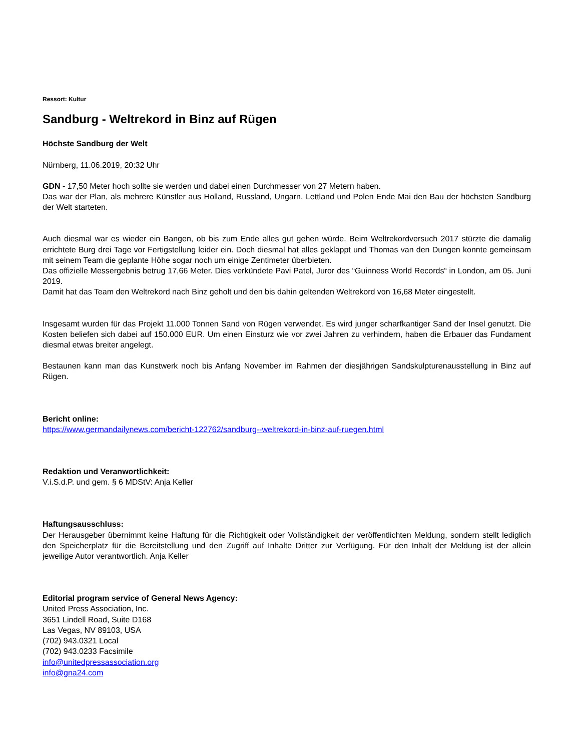Ressort: Kultur
Sandburg - Weltrekord in Binz auf Rügen
Höchste Sandburg der Welt
Nürnberg, 11.06.2019, 20:32 Uhr
GDN - 17,50 Meter hoch sollte sie werden und dabei einen Durchmesser von 27 Metern haben.
Das war der Plan, als mehrere Künstler aus Holland, Russland, Ungarn, Lettland und Polen Ende Mai den Bau der höchsten Sandburg der Welt starteten.
Auch diesmal war es wieder ein Bangen, ob bis zum Ende alles gut gehen würde. Beim Weltrekordversuch 2017 stürzte die damalig errichtete Burg drei Tage vor Fertigstellung leider ein. Doch diesmal hat alles geklappt und Thomas van den Dungen konnte gemeinsam mit seinem Team die geplante Höhe sogar noch um einige Zentimeter überbieten.
Das offizielle Messergebnis betrug 17,66 Meter. Dies verkündete Pavi Patel, Juror des “Guinness World Records“ in London, am 05. Juni 2019.
Damit hat das Team den Weltrekord nach Binz geholt und den bis dahin geltenden Weltrekord von 16,68 Meter eingestellt.
Insgesamt wurden für das Projekt 11.000 Tonnen Sand von Rügen verwendet. Es wird junger scharfkantiger Sand der Insel genutzt. Die Kosten beliefen sich dabei auf 150.000 EUR. Um einen Einsturz wie vor zwei Jahren zu verhindern, haben die Erbauer das Fundament diesmal etwas breiter angelegt.
Bestaunen kann man das Kunstwerk noch bis Anfang November im Rahmen der diesjährigen Sandskulpturenausstellung in Binz auf Rügen.
Bericht online:
https://www.germandailynews.com/bericht-122762/sandburg--weltrekord-in-binz-auf-ruegen.html
Redaktion und Veranwortlichkeit:
V.i.S.d.P. und gem. § 6 MDStV: Anja Keller
Haftungsausschluss:
Der Herausgeber übernimmt keine Haftung für die Richtigkeit oder Vollständigkeit der veröffentlichten Meldung, sondern stellt lediglich den Speicherplatz für die Bereitstellung und den Zugriff auf Inhalte Dritter zur Verfügung. Für den Inhalt der Meldung ist der allein jeweilige Autor verantwortlich. Anja Keller
Editorial program service of General News Agency:
United Press Association, Inc.
3651 Lindell Road, Suite D168
Las Vegas, NV 89103, USA
(702) 943.0321 Local
(702) 943.0233 Facsimile
info@unitedpressassociation.org
info@gna24.com